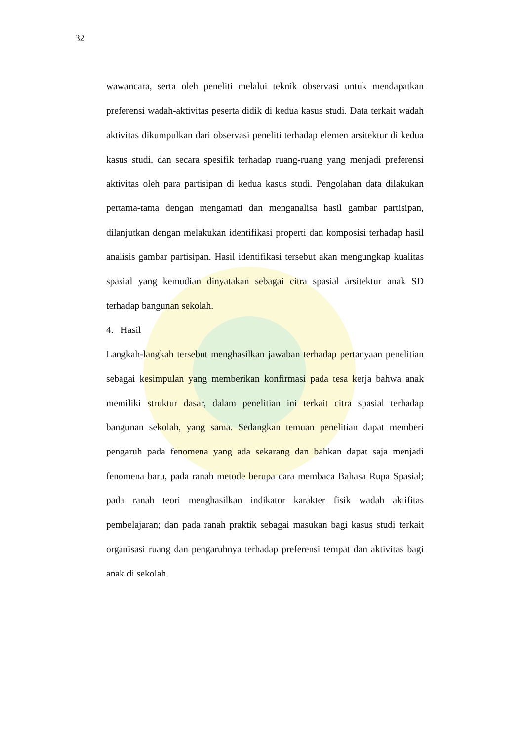32
wawancara, serta oleh peneliti melalui teknik observasi untuk mendapatkan preferensi wadah-aktivitas peserta didik di kedua kasus studi. Data terkait wadah aktivitas dikumpulkan dari observasi peneliti terhadap elemen arsitektur di kedua kasus studi, dan secara spesifik terhadap ruang-ruang yang menjadi preferensi aktivitas oleh para partisipan di kedua kasus studi. Pengolahan data dilakukan pertama-tama dengan mengamati dan menganalisa hasil gambar partisipan, dilanjutkan dengan melakukan identifikasi properti dan komposisi terhadap hasil analisis gambar partisipan. Hasil identifikasi tersebut akan mengungkap kualitas spasial yang kemudian dinyatakan sebagai citra spasial arsitektur anak SD terhadap bangunan sekolah.
4. Hasil
Langkah-langkah tersebut menghasilkan jawaban terhadap pertanyaan penelitian sebagai kesimpulan yang memberikan konfirmasi pada tesa kerja bahwa anak memiliki struktur dasar, dalam penelitian ini terkait citra spasial terhadap bangunan sekolah, yang sama. Sedangkan temuan penelitian dapat memberi pengaruh pada fenomena yang ada sekarang dan bahkan dapat saja menjadi fenomena baru, pada ranah metode berupa cara membaca Bahasa Rupa Spasial; pada ranah teori menghasilkan indikator karakter fisik wadah aktifitas pembelajaran; dan pada ranah praktik sebagai masukan bagi kasus studi terkait organisasi ruang dan pengaruhnya terhadap preferensi tempat dan aktivitas bagi anak di sekolah.